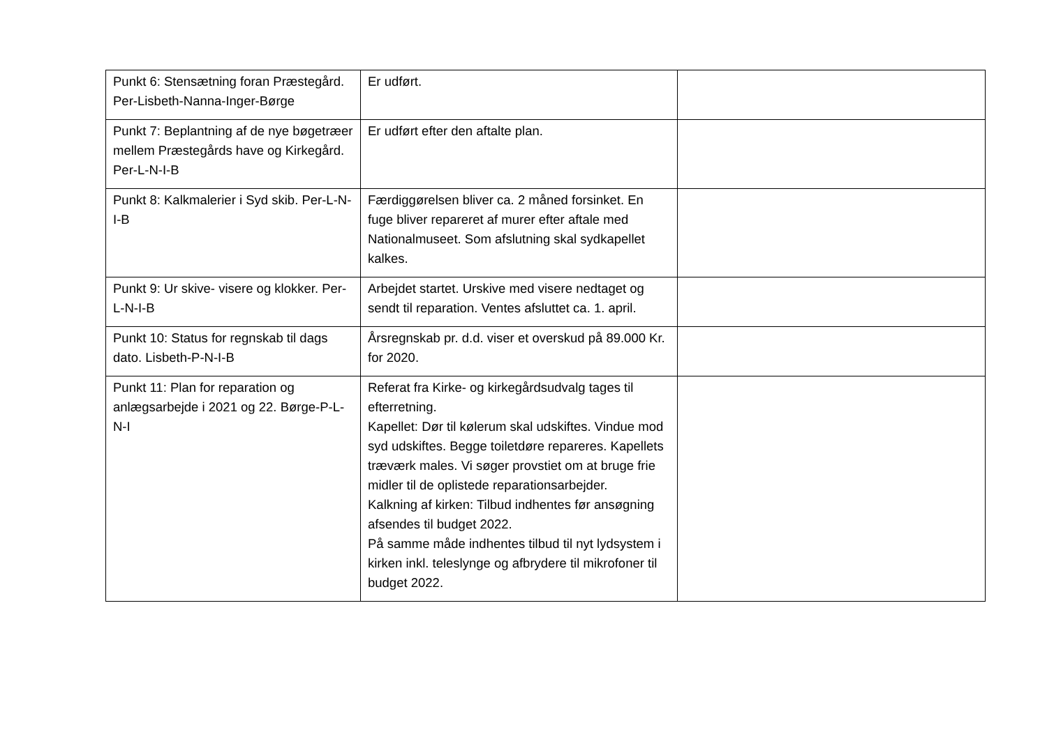| Punkt 6: Stensætning foran Præstegård. Per-Lisbeth-Nanna-Inger-Børge | Er udført. | |
| Punkt 7: Beplantning af de nye bøgetræer mellem Præstegårds have og Kirkegård. Per-L-N-I-B | Er udført efter den aftalte plan. | |
| Punkt 8: Kalkmalerier i Syd skib. Per-L-N-I-B | Færdiggørelsen bliver ca. 2 måned forsinket. En fuge bliver repareret af murer efter aftale med Nationalmuseet. Som afslutning skal sydkapellet kalkes. | |
| Punkt 9: Ur skive- visere og klokker. Per-L-N-I-B | Arbejdet startet. Urskive med visere nedtaget og sendt til reparation. Ventes afsluttet ca. 1. april. | |
| Punkt 10: Status for regnskab til dags dato. Lisbeth-P-N-I-B | Årsregnskab pr. d.d. viser et overskud på 89.000 Kr. for 2020. | |
| Punkt 11: Plan for reparation og anlægsarbejde i 2021 og 22. Børge-P-L-N-I | Referat fra Kirke- og kirkegårdsudvalg tages til efterretning. Kapellet: Dør til kølerum skal udskiftes. Vindue mod syd udskiftes. Begge toiletdøre repareres. Kapellets træværk males. Vi søger provstiet om at bruge frie midler til de oplistede reparationsarbejder. Kalkning af kirken: Tilbud indhentes før ansøgning afsendes til budget 2022. På samme måde indhentes tilbud til nyt lydsystem i kirken inkl. teleslynge og afbrydere til mikrofoner til budget 2022. | |